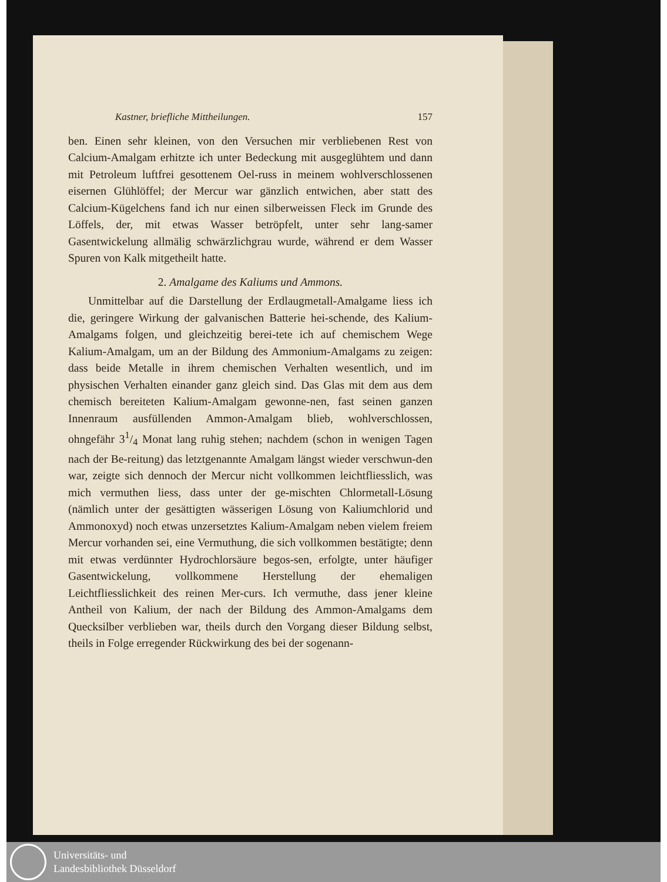Kastner, briefliche Mittheilungen. 157
ben. Einen sehr kleinen, von den Versuchen mir verbliebenen Rest von Calcium-Amalgam erhitzte ich unter Bedeckung mit ausgeglühtem und dann mit Petroleum luftfrei gesottenem Oel-russ in meinem wohlverschlossenen eisernen Glühlöffel; der Mercur war gänzlich entwichen, aber statt des Calcium-Kügelchens fand ich nur einen silberweissen Fleck im Grunde des Löffels, der, mit etwas Wasser betröpfelt, unter sehr lang-samer Gasentwickelung allmälig schwärzlichgrau wurde, während er dem Wasser Spuren von Kalk mitgetheilt hatte.
2. Amalgame des Kaliums und Ammons.
Unmittelbar auf die Darstellung der Erdlaugmetall-Amalgame liess ich die, geringere Wirkung der galvanischen Batterie hei-schende, des Kalium-Amalgams folgen, und gleichzeitig berei-tete ich auf chemischem Wege Kalium-Amalgam, um an der Bildung des Ammonium-Amalgams zu zeigen: dass beide Metalle in ihrem chemischen Verhalten wesentlich, und im physischen Verhalten einander ganz gleich sind. Das Glas mit dem aus dem chemisch bereiteten Kalium-Amalgam gewonne-nen, fast seinen ganzen Innenraum ausfüllenden Ammon-Amalgam blieb, wohlverschlossen, ohngefähr 31/4 Monat lang ruhig stehen; nachdem (schon in wenigen Tagen nach der Be-reitung) das letztgenannte Amalgam längst wieder verschwun-den war, zeigte sich dennoch der Mercur nicht vollkommen leichtfliesslich, was mich vermuthen liess, dass unter der ge-mischten Chlormetall-Lösung (nämlich unter der gesättigten wässerigen Lösung von Kaliumchlorid und Ammonoxyd) noch etwas unzersetztes Kalium-Amalgam neben vielem freiem Mercur vorhanden sei, eine Vermuthung, die sich vollkommen bestätigte; denn mit etwas verdünnter Hydrochlorsäure begos-sen, erfolgte, unter häufiger Gasentwickelung, vollkommene Herstellung der ehemaligen Leichtfliesslichkeit des reinen Mer-curs. Ich vermuthe, dass jener kleine Antheil von Kalium, der nach der Bildung des Ammon-Amalgams dem Quecksilber verblieben war, theils durch den Vorgang dieser Bildung selbst, theils in Folge erregender Rückwirkung des bei der sogenann-
Universitäts- und
Landesbibliothek Düsseldorf